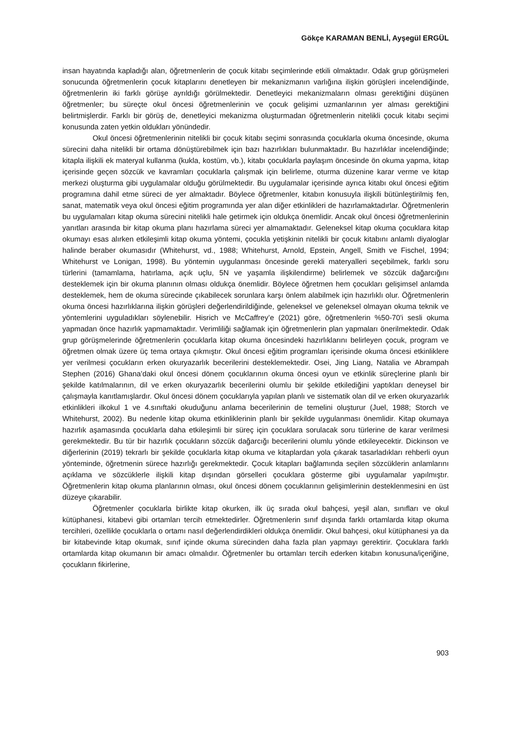Gökçe KARAMAN BENLİ, Ayşegül ERGÜL
insan hayatında kapladığı alan, öğretmenlerin de çocuk kitabı seçimlerinde etkili olmaktadır. Odak grup görüşmeleri sonucunda öğretmenlerin çocuk kitaplarını denetleyen bir mekanizmanın varlığına ilişkin görüşleri incelendiğinde, öğretmenlerin iki farklı görüşe ayrıldığı görülmektedir. Denetleyici mekanizmaların olması gerektiğini düşünen öğretmenler; bu süreçte okul öncesi öğretmenlerinin ve çocuk gelişimi uzmanlarının yer alması gerektiğini belirtmişlerdir. Farklı bir görüş de, denetleyici mekanizma oluşturmadan öğretmenlerin nitelikli çocuk kitabı seçimi konusunda zaten yetkin oldukları yönündedir.
Okul öncesi öğretmenlerinin nitelikli bir çocuk kitabı seçimi sonrasında çocuklarla okuma öncesinde, okuma sürecini daha nitelikli bir ortama dönüştürebilmek için bazı hazırlıkları bulunmaktadır. Bu hazırlıklar incelendiğinde; kitapla ilişkili ek materyal kullanma (kukla, kostüm, vb.), kitabı çocuklarla paylaşım öncesinde ön okuma yapma, kitap içerisinde geçen sözcük ve kavramları çocuklarla çalışmak için belirleme, oturma düzenine karar verme ve kitap merkezi oluşturma gibi uygulamalar olduğu görülmektedir. Bu uygulamalar içerisinde ayrıca kitabı okul öncesi eğitim programına dahil etme süreci de yer almaktadır. Böylece öğretmenler, kitabın konusuyla ilişkili bütünleştirilmiş fen, sanat, matematik veya okul öncesi eğitim programında yer alan diğer etkinlikleri de hazırlamaktadırlar. Öğretmenlerin bu uygulamaları kitap okuma sürecini nitelikli hale getirmek için oldukça önemlidir. Ancak okul öncesi öğretmenlerinin yanıtları arasında bir kitap okuma planı hazırlama süreci yer almamaktadır. Geleneksel kitap okuma çocuklara kitap okumayı esas alırken etkileşimli kitap okuma yöntemi, çocukla yetişkinin nitelikli bir çocuk kitabını anlamlı diyaloglar halinde beraber okumasıdır (Whitehurst, vd., 1988; Whitehurst, Arnold, Epstein, Angell, Smith ve Fischel, 1994; Whitehurst ve Lonigan, 1998). Bu yöntemin uygulanması öncesinde gerekli materyalleri seçebilmek, farklı soru türlerini (tamamlama, hatırlama, açık uçlu, 5N ve yaşamla ilişkilendirme) belirlemek ve sözcük dağarcığını desteklemek için bir okuma planının olması oldukça önemlidir. Böylece öğretmen hem çocukları gelişimsel anlamda desteklemek, hem de okuma sürecinde çıkabilecek sorunlara karşı önlem alabilmek için hazırlıklı olur. Öğretmenlerin okuma öncesi hazırlıklarına ilişkin görüşleri değerlendirildiğinde, geleneksel ve geleneksel olmayan okuma teknik ve yöntemlerini uyguladıkları söylenebilir. Hisrich ve McCaffrey’e (2021) göre, öğretmenlerin %50-70'i sesli okuma yapmadan önce hazırlık yapmamaktadır. Verimliliği sağlamak için öğretmenlerin plan yapmaları önerilmektedir. Odak grup görüşmelerinde öğretmenlerin çocuklarla kitap okuma öncesindeki hazırlıklarını belirleyen çocuk, program ve öğretmen olmak üzere üç tema ortaya çıkmıştır. Okul öncesi eğitim programları içerisinde okuma öncesi etkinliklere yer verilmesi çocukların erken okuryazarlık becerilerini desteklemektedir. Osei, Jing Liang, Natalia ve Abrampah Stephen (2016) Ghana’daki okul öncesi dönem çocuklarının okuma öncesi oyun ve etkinlik süreçlerine planlı bir şekilde katılmalarının, dil ve erken okuryazarlık becerilerini olumlu bir şekilde etkilediğini yaptıkları deneysel bir çalışmayla kanıtlamışlardır. Okul öncesi dönem çocuklarıyla yapılan planlı ve sistematik olan dil ve erken okuryazarlık etkinlikleri ilkokul 1 ve 4.sınıftaki okuduğunu anlama becerilerinin de temelini oluşturur (Juel, 1988; Storch ve Whitehurst, 2002). Bu nedenle kitap okuma etkinliklerinin planlı bir şekilde uygulanması önemlidir. Kitap okumaya hazırlık aşamasında çocuklarla daha etkileşimli bir süreç için çocuklara sorulacak soru türlerine de karar verilmesi gerekmektedir. Bu tür bir hazırlık çocukların sözcük dağarcığı becerilerini olumlu yönde etkileyecektir. Dickinson ve diğerlerinin (2019) tekrarlı bir şekilde çocuklarla kitap okuma ve kitaplardan yola çıkarak tasarladıkları rehberli oyun yönteminde, öğretmenin sürece hazırlığı gerekmektedir. Çocuk kitapları bağlamında seçilen sözcüklerin anlamlarını açıklama ve sözcüklerle ilişkili kitap dışından görselleri çocuklara gösterme gibi uygulamalar yapılmıştır. Öğretmenlerin kitap okuma planlarının olması, okul öncesi dönem çocuklarının gelişimlerinin desteklenmesini en üst düzeye çıkarabilir.
Öğretmenler çocuklarla birlikte kitap okurken, ilk üç sırada okul bahçesi, yeşil alan, sınıfları ve okul kütüphanesi, kitabevi gibi ortamları tercih etmektedirler. Öğretmenlerin sınıf dışında farklı ortamlarda kitap okuma tercihleri, özellikle çocuklarla o ortamı nasıl değerlendirdikleri oldukça önemlidir. Okul bahçesi, okul kütüphanesi ya da bir kitabevinde kitap okumak, sınıf içinde okuma sürecinden daha fazla plan yapmayı gerektirir. Çocuklara farklı ortamlarda kitap okumanın bir amacı olmalıdır. Öğretmenler bu ortamları tercih ederken kitabın konusuna/içeriğine, çocukların fikirlerine,
903